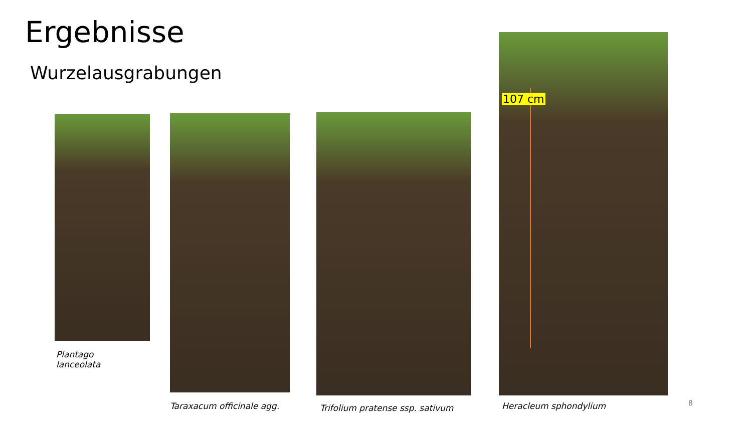Ergebnisse
Wurzelausgrabungen
107 cm
Plantago
lanceolata
Taraxacum officinale agg.
Trifolium pratense ssp. sativum
Heracleum sphondylium 8